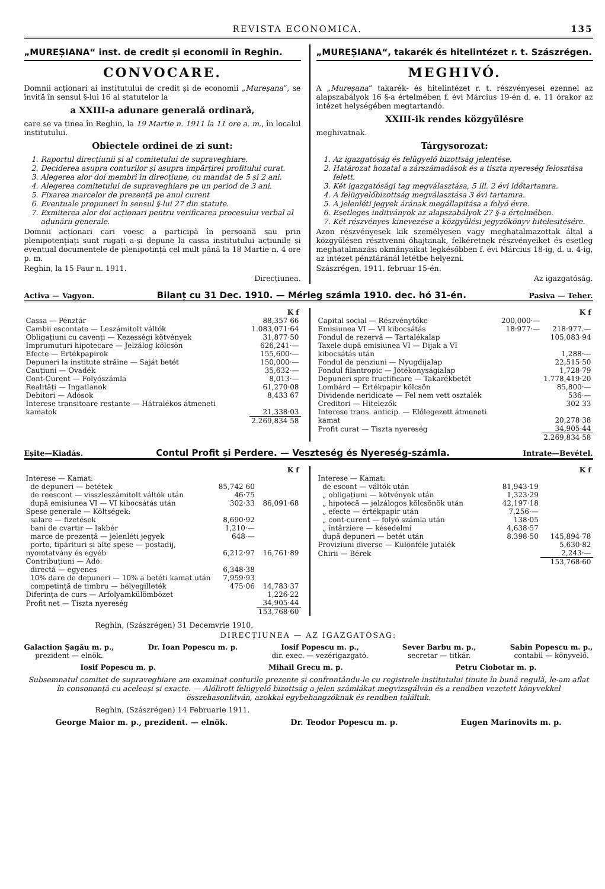REVISTA ECONOMICA. 135
„MUREȘIANA“ inst. de credit și economii în Reghin.
CONVOCARE.
Domnii acționari ai institutului de credit și de economii „Mureșana“, se învită în sensul §-lui 16 al statutelor la
a XXIII-a adunare generală ordinară,
care se va ținea în Reghin, la 19 Martie n. 1911 la 11 ore a. m., în localul institutului.
Obiectele ordinei de zi sunt:
1. Raportul direcțiunii și al comitetului de supraveghiare.
2. Deciderea asupra conturilor și asupra impărțirei profitului curat.
3. Alegerea alor doi membri în direcțiune, cu mandat de 5 și 2 ani.
4. Alegerea comitetului de supraveghiare pe un period de 3 ani.
5. Fixarea marcelor de prezență pe anul curent
6. Eventuale propuneri în sensul §-lui 27 din statute.
7. Exmiterea alor doi acționari pentru verificarea procesului verbal al adunării generale.
Domnii acționari cari voesc a participă în persoană sau prin plenipotențiați sunt rugați a-și depune la cassa institutului acțiunile și eventual documentele de plenipotință cel mult până la 18 Martie n. 4 ore p. m.
Reghin, la 15 Faur n. 1911.
Direcțiunea.
„MUREȘIANA“, takarék és hitelintézet r. t. Szászrégen.
MEGHIVÓ.
A „Mureșana“ takarék- és hitelintézet r. t. részvényesei ezennel az alapszabályok 16 §-a értelmében f. évi Március 19-én d. e. 11 órakor az intézet helységében megtartandó.
XXIII-ik rendes közgyűlésre
meghivatnak.
Tárgysorozat:
1. Az igazgatóság és felügyelő bizottság jelentése.
2. Határozat hozatal a zárszámadások és a tiszta nyereség felosztása felett.
3. Két igazgatósági tag megválasztása, 5 ill. 2 évi időtartamra.
4. A felügyelőbizottság megválasztása 3 évi tartamra.
5. A jelenléti jegyek árának megállapitása a folyó évre.
6. Esetleges inditványok az alapszabályok 27 §-a értelmében.
7. Két részvényes kinevezése a közgyűlési jegyzőkönyv hitelesitésére.
Azon részvényesek kik személyesen vagy meghatalmazottak által a közgyűlésen résztvenni óhajtanak, felkéretnek részvényeiket és esetleg meghatalmazási okmányaikat legkésőbben f. évi Március 18-ig, d. u. 4-ig, az intézet pénztáránál letétbe helyezni.
Szászrégen, 1911. februar 15-én.
Az igazgatóság.
Activa — Vagyon. Bilanț cu 31 Dec. 1910. — Mérleg számla 1910. dec. hó 31-én. Pasiva — Teher.
| | K f |
| --- | --- |
| Cassa — Pénztár | 88,357 66 |
| Cambii escontate — Leszámitolt váltók | 1.083,071·64 |
| Obligațiuni cu cavenți — Kezességi kötvények | 31,877·50 |
| Imprumuturi hipotecare — Jelzálog kölcsön | 626,241·— |
| Efecte — Értékpapirok | 155,600·— |
| Depuneri la institute străine — Saját betét | 150,000·— |
| Cauțiuni — Ovadék | 35,632·— |
| Cont-Curent — Folyószámla | 8,013·— |
| Realități — Ingatlanok | 61,270·08 |
| Debitori — Adósok | 8,433 67 |
| Interese transitoare restante — Hátralékos átmeneti kamatok | 21,338·03 |
| | 2.269,834 58 |
| | | K f |
| --- | --- | --- |
| Capital social — Részvénytőke | 200,000·— | |
| Emisiunea VI — VI kibocsátás | 18·977·— | 218·977.— |
| Fondul de rezervă — Tartalékalap | | 105,083·94 |
| Taxele după emisiunea VI — Dijak a VI kibocsátás után | | 1,288·— |
| Fondul de penziuni — Nyugdijalap | | 22,515·50 |
| Fondul filantropic — Jótékonyságialap | | 1,728·79 |
| Depuneri spre fructificare — Takarékbetét | | 1.778,419·20 |
| Lombárd — Értékpapir kölcsön | | 85,800·— |
| Dividende neridicate — Fel nem vett osztalék | | 536·— |
| Creditori — Hitelezők | | 302 33 |
| Interese trans. anticip. — Előlegezett átmeneti kamat | | 20,278·38 |
| Profit curat — Tiszta nyereség | | 34,905·44 |
| | | 2.269,834·58 |
Eșite—Kiadás. Contul Profit și Perdere. — Veszteség és Nyereség-számla. Intrate—Bevétel.
| | | K f |
| --- | --- | --- |
| Interese — Kamat: | | |
| de depuneri — betétek | 85,742 60 | |
| de reescont — visszleszámitolt váltók után | 46·75 | |
| după emisiunea VI — VI kibocsátás után | 302·33 | 86,091·68 |
| Spese generale — Költségek: | | |
| salare — fizetések | 8,690·92 | |
| bani de cvartir — lakbér | 1,210·— | |
| marce de prezență — jelenléti jegyek | 648·— | |
| porto, tipărituri și alte spese — postadij, nyomtatvány és egyéb | 6,212·97 | 16,761·89 |
| Contribuțiuni — Adó: | | |
| directă — egyenes | 6,348·38 | |
| 10% dare de depuneri — 10% a betéti kamat után | 7,959·93 | |
| competință de timbru — bélyegilleték | 475·06 | 14,783·37 |
| Diferința de curs — Arfolyamkülömbözet | | 1,226·22 |
| Profit net — Tiszta nyereség | | 34,905·44 |
| | | 153,768·60 |
| | | K f |
| --- | --- | --- |
| Interese — Kamat: | | |
| de escont — váltók után | 81,943·19 | |
| „ obligațiuni — kötvények után | 1,323·29 | |
| „ hipotecă — jelzálogos kölcsönök után | 42,197·18 | |
| „ efecte — értékpapir után | 7,256·— | |
| „ cont-curent — folyó számla után | 138·05 | |
| „ întârziere — késedelmi | 4,638·57 | |
| după depuneri — betét után | 8.398·50 | 145,894·78 |
| Proviziuni diverse — Különféle jutalék | | 5,630·82 |
| Chirii — Bérek | | 2,243·— |
| | | 153,768·60 |
Reghin, (Szászrégen) 31 Decemvrie 1910.
DIRECȚIUNEA — AZ IGAZGATÓSAG:
Galaction Șagău m. p.,
prezident — elnök.
Dr. Ioan Popescu m. p. Iosif Popescu m. p.,
dir. exec. — vezérigazgató.
Sever Barbu m. p.,
secretar — titkár.
Sabin Popescu m. p.,
contabil — könyvelő.
Iosif Popescu m. p. Mihail Grecu m. p. Petru Ciobotar m. p.
Subsemnatul comitet de supraveghiare am examinat conturile prezente și confrontându-le cu registrele institutului ținute în bună regulă, le-am aflat în consonanță cu aceleași și exacte. — Alólirott felügyelő bizottság a jelen számlákat megvizsgálván és a rendben vezetett könyvekkel összehasonlitván, azokkal egybehangzóknak és rendben találtuk.
Reghin, (Szászrégen) 14 Februarie 1911.
George Maior m. p., prezident. — elnök. Dr. Teodor Popescu m. p. Eugen Marinovits m. p.